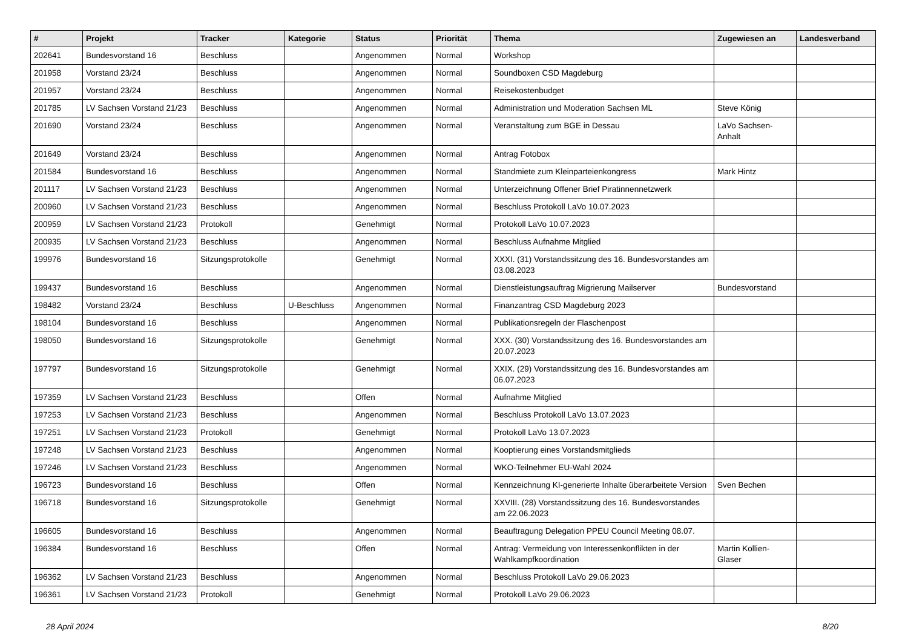| # | Projekt | Tracker | Kategorie | Status | Priorität | Thema | Zugewiesen an | Landesverband |
| --- | --- | --- | --- | --- | --- | --- | --- | --- |
| 202641 | Bundesvorstand 16 | Beschluss | | Angenommen | Normal | Workshop | | |
| 201958 | Vorstand 23/24 | Beschluss | | Angenommen | Normal | Soundboxen CSD Magdeburg | | |
| 201957 | Vorstand 23/24 | Beschluss | | Angenommen | Normal | Reisekostenbudget | | |
| 201785 | LV Sachsen Vorstand 21/23 | Beschluss | | Angenommen | Normal | Administration und Moderation Sachsen ML | Steve König | |
| 201690 | Vorstand 23/24 | Beschluss | | Angenommen | Normal | Veranstaltung zum BGE in Dessau | LaVo Sachsen-Anhalt | |
| 201649 | Vorstand 23/24 | Beschluss | | Angenommen | Normal | Antrag Fotobox | | |
| 201584 | Bundesvorstand 16 | Beschluss | | Angenommen | Normal | Standmiete zum Kleinparteienkongress | Mark Hintz | |
| 201117 | LV Sachsen Vorstand 21/23 | Beschluss | | Angenommen | Normal | Unterzeichnung Offener Brief Piratinnennetzwerk | | |
| 200960 | LV Sachsen Vorstand 21/23 | Beschluss | | Angenommen | Normal | Beschluss Protokoll LaVo 10.07.2023 | | |
| 200959 | LV Sachsen Vorstand 21/23 | Protokoll | | Genehmigt | Normal | Protokoll LaVo 10.07.2023 | | |
| 200935 | LV Sachsen Vorstand 21/23 | Beschluss | | Angenommen | Normal | Beschluss Aufnahme Mitglied | | |
| 199976 | Bundesvorstand 16 | Sitzungsprotokolle | | Genehmigt | Normal | XXXI. (31) Vorstandssitzung des 16. Bundesvorstandes am 03.08.2023 | | |
| 199437 | Bundesvorstand 16 | Beschluss | | Angenommen | Normal | Dienstleistungsauftrag Migrierung Mailserver | Bundesvorstand | |
| 198482 | Vorstand 23/24 | Beschluss | U-Beschluss | Angenommen | Normal | Finanzantrag CSD Magdeburg 2023 | | |
| 198104 | Bundesvorstand 16 | Beschluss | | Angenommen | Normal | Publikationsregeln der Flaschenpost | | |
| 198050 | Bundesvorstand 16 | Sitzungsprotokolle | | Genehmigt | Normal | XXX. (30) Vorstandssitzung des 16. Bundesvorstandes am 20.07.2023 | | |
| 197797 | Bundesvorstand 16 | Sitzungsprotokolle | | Genehmigt | Normal | XXIX. (29) Vorstandssitzung des 16. Bundesvorstandes am 06.07.2023 | | |
| 197359 | LV Sachsen Vorstand 21/23 | Beschluss | | Offen | Normal | Aufnahme Mitglied | | |
| 197253 | LV Sachsen Vorstand 21/23 | Beschluss | | Angenommen | Normal | Beschluss Protokoll LaVo 13.07.2023 | | |
| 197251 | LV Sachsen Vorstand 21/23 | Protokoll | | Genehmigt | Normal | Protokoll LaVo 13.07.2023 | | |
| 197248 | LV Sachsen Vorstand 21/23 | Beschluss | | Angenommen | Normal | Kooptierung eines Vorstandsmitglieds | | |
| 197246 | LV Sachsen Vorstand 21/23 | Beschluss | | Angenommen | Normal | WKO-Teilnehmer EU-Wahl 2024 | | |
| 196723 | Bundesvorstand 16 | Beschluss | | Offen | Normal | Kennzeichnung KI-generierte Inhalte überarbeitete Version | Sven Bechen | |
| 196718 | Bundesvorstand 16 | Sitzungsprotokolle | | Genehmigt | Normal | XXVIII. (28) Vorstandssitzung des 16. Bundesvorstandes am 22.06.2023 | | |
| 196605 | Bundesvorstand 16 | Beschluss | | Angenommen | Normal | Beauftragung Delegation PPEU Council Meeting 08.07. | | |
| 196384 | Bundesvorstand 16 | Beschluss | | Offen | Normal | Antrag: Vermeidung von Interessenkonflikten in der Wahlkampfkoordination | Martin Kollien-Glaser | |
| 196362 | LV Sachsen Vorstand 21/23 | Beschluss | | Angenommen | Normal | Beschluss Protokoll LaVo 29.06.2023 | | |
| 196361 | LV Sachsen Vorstand 21/23 | Protokoll | | Genehmigt | Normal | Protokoll LaVo 29.06.2023 | | |
28 April 2024 8/20